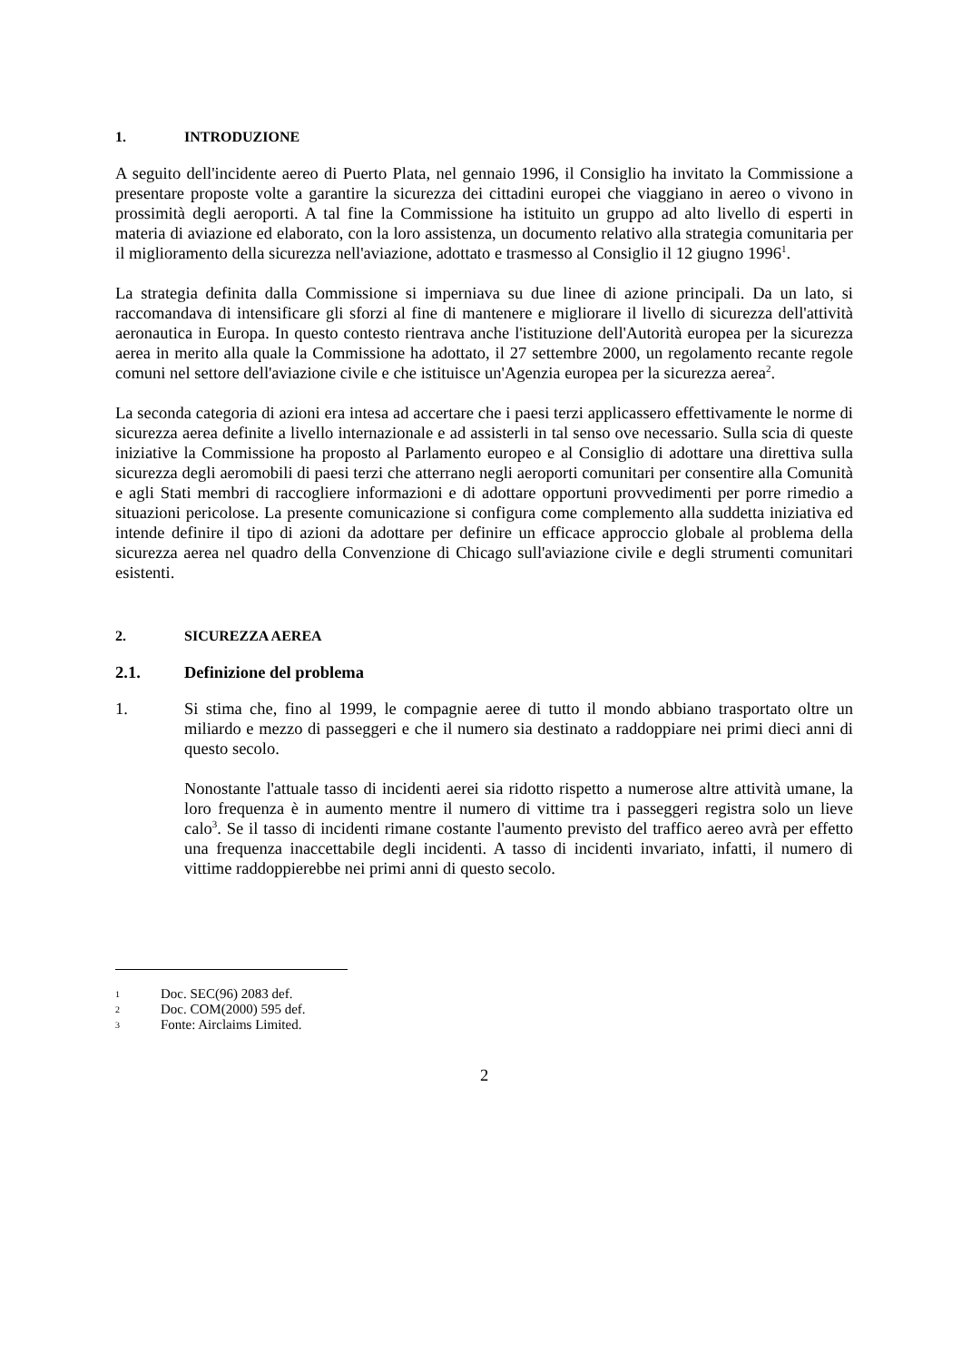1. INTRODUZIONE
A seguito dell'incidente aereo di Puerto Plata, nel gennaio 1996, il Consiglio ha invitato la Commissione a presentare proposte volte a garantire la sicurezza dei cittadini europei che viaggiano in aereo o vivono in prossimità degli aeroporti. A tal fine la Commissione ha istituito un gruppo ad alto livello di esperti in materia di aviazione ed elaborato, con la loro assistenza, un documento relativo alla strategia comunitaria per il miglioramento della sicurezza nell'aviazione, adottato e trasmesso al Consiglio il 12 giugno 1996<sup>1</sup>.
La strategia definita dalla Commissione si imperniava su due linee di azione principali. Da un lato, si raccomandava di intensificare gli sforzi al fine di mantenere e migliorare il livello di sicurezza dell'attività aeronautica in Europa. In questo contesto rientrava anche l'istituzione dell'Autorità europea per la sicurezza aerea in merito alla quale la Commissione ha adottato, il 27 settembre 2000, un regolamento recante regole comuni nel settore dell'aviazione civile e che istituisce un'Agenzia europea per la sicurezza aerea<sup>2</sup>.
La seconda categoria di azioni era intesa ad accertare che i paesi terzi applicassero effettivamente le norme di sicurezza aerea definite a livello internazionale e ad assisterli in tal senso ove necessario. Sulla scia di queste iniziative la Commissione ha proposto al Parlamento europeo e al Consiglio di adottare una direttiva sulla sicurezza degli aeromobili di paesi terzi che atterrano negli aeroporti comunitari per consentire alla Comunità e agli Stati membri di raccogliere informazioni e di adottare opportuni provvedimenti per porre rimedio a situazioni pericolose. La presente comunicazione si configura come complemento alla suddetta iniziativa ed intende definire il tipo di azioni da adottare per definire un efficace approccio globale al problema della sicurezza aerea nel quadro della Convenzione di Chicago sull'aviazione civile e degli strumenti comunitari esistenti.
2. SICUREZZA AEREA
2.1. Definizione del problema
1. Si stima che, fino al 1999, le compagnie aeree di tutto il mondo abbiano trasportato oltre un miliardo e mezzo di passeggeri e che il numero sia destinato a raddoppiare nei primi dieci anni di questo secolo.
Nonostante l'attuale tasso di incidenti aerei sia ridotto rispetto a numerose altre attività umane, la loro frequenza è in aumento mentre il numero di vittime tra i passeggeri registra solo un lieve calo<sup>3</sup>. Se il tasso di incidenti rimane costante l'aumento previsto del traffico aereo avrà per effetto una frequenza inaccettabile degli incidenti. A tasso di incidenti invariato, infatti, il numero di vittime raddoppierebbe nei primi anni di questo secolo.
1 Doc. SEC(96) 2083 def.
2 Doc. COM(2000) 595 def.
3 Fonte: Airclaims Limited.
2